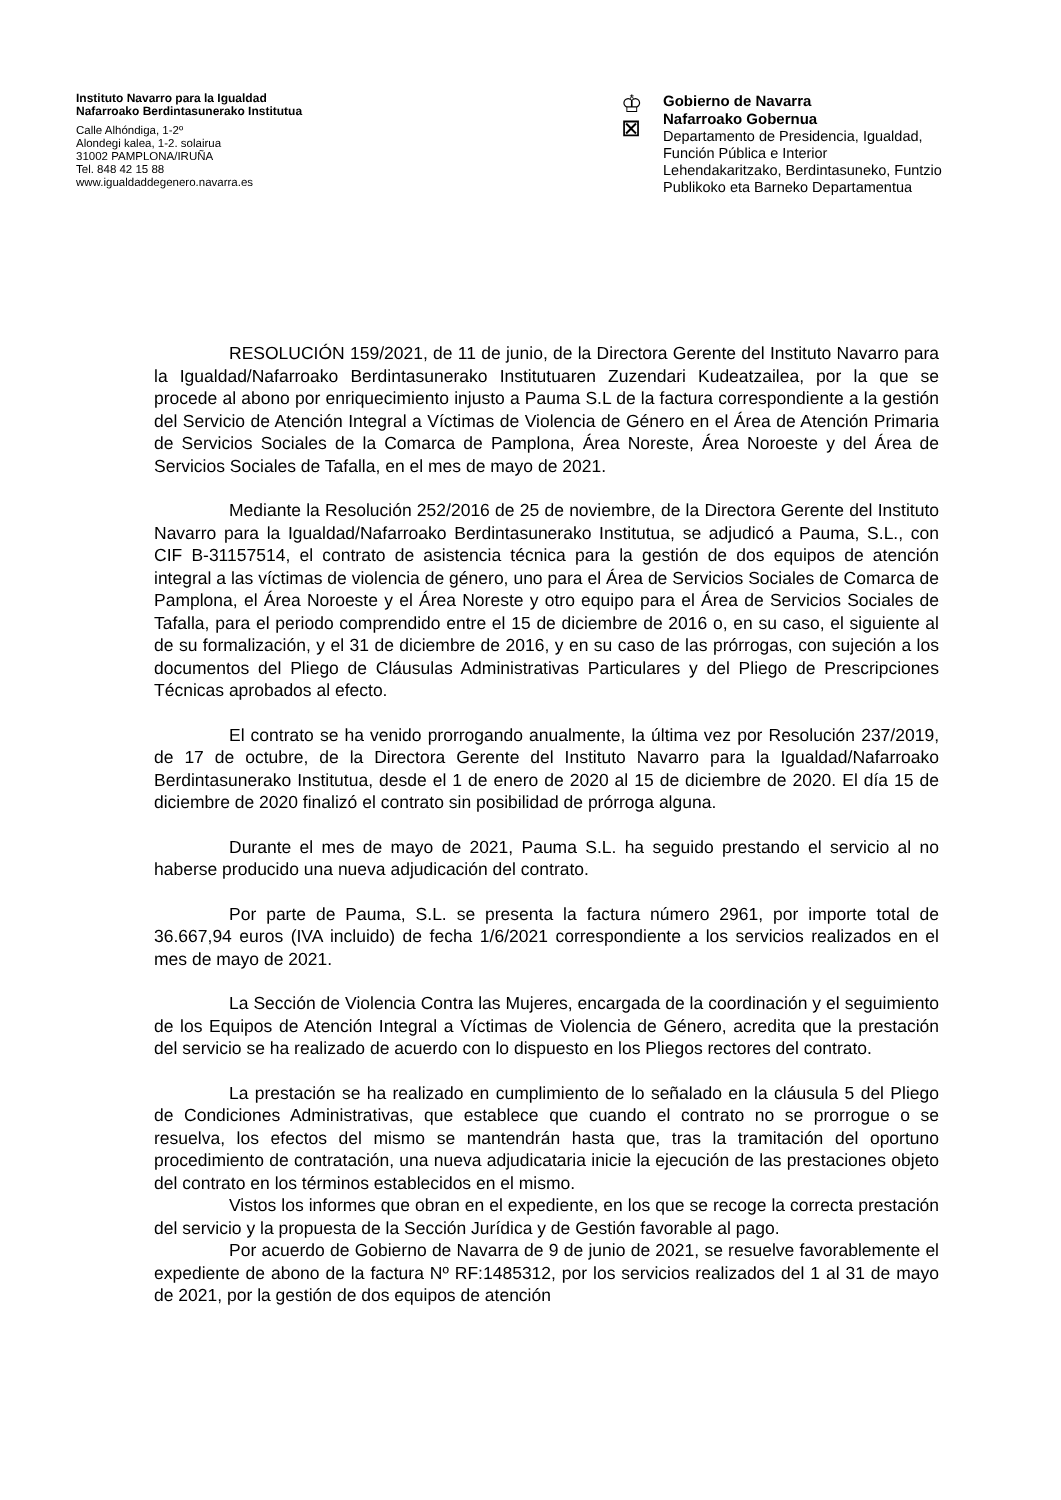Instituto Navarro para la Igualdad
Nafarroako Berdintasunerako Institutua
Calle Alhóndiga, 1-2º
Alondegi kalea, 1-2. solairua
31002 PAMPLONA/IRUÑA
Tel. 848 42 15 88
www.igualdaddegenero.navarra.es
♔
⊠
Gobierno de Navarra
Nafarroako Gobernua
Departamento de Presidencia, Igualdad,
Función Pública e Interior
Lehendakaritzako, Berdintasuneko, Funtzio
Publikoko eta Barneko Departamentua
RESOLUCIÓN 159/2021, de 11 de junio, de la Directora Gerente del Instituto Navarro para la Igualdad/Nafarroako Berdintasunerako Institutuaren Zuzendari Kudeatzailea, por la que se procede al abono por enriquecimiento injusto a Pauma S.L de la factura correspondiente a la gestión del Servicio de Atención Integral a Víctimas de Violencia de Género en el Área de Atención Primaria de Servicios Sociales de la Comarca de Pamplona, Área Noreste, Área Noroeste y del Área de Servicios Sociales de Tafalla, en el mes de mayo de 2021.
Mediante la Resolución 252/2016 de 25 de noviembre, de la Directora Gerente del Instituto Navarro para la Igualdad/Nafarroako Berdintasunerako Institutua, se adjudicó a Pauma, S.L., con CIF B-31157514, el contrato de asistencia técnica para la gestión de dos equipos de atención integral a las víctimas de violencia de género, uno para el Área de Servicios Sociales de Comarca de Pamplona, el Área Noroeste y el Área Noreste y otro equipo para el Área de Servicios Sociales de Tafalla, para el periodo comprendido entre el 15 de diciembre de 2016 o, en su caso, el siguiente al de su formalización, y el 31 de diciembre de 2016, y en su caso de las prórrogas, con sujeción a los documentos del Pliego de Cláusulas Administrativas Particulares y del Pliego de Prescripciones Técnicas aprobados al efecto.
El contrato se ha venido prorrogando anualmente, la última vez por Resolución 237/2019, de 17 de octubre, de la Directora Gerente del Instituto Navarro para la Igualdad/Nafarroako Berdintasunerako Institutua, desde el 1 de enero de 2020 al 15 de diciembre de 2020. El día 15 de diciembre de 2020 finalizó el contrato sin posibilidad de prórroga alguna.
Durante el mes de mayo de 2021, Pauma S.L. ha seguido prestando el servicio al no haberse producido una nueva adjudicación del contrato.
Por parte de Pauma, S.L. se presenta la factura número 2961, por importe total de 36.667,94 euros (IVA incluido) de fecha 1/6/2021 correspondiente a los servicios realizados en el mes de mayo de 2021.
La Sección de Violencia Contra las Mujeres, encargada de la coordinación y el seguimiento de los Equipos de Atención Integral a Víctimas de Violencia de Género, acredita que la prestación del servicio se ha realizado de acuerdo con lo dispuesto en los Pliegos rectores del contrato.
La prestación se ha realizado en cumplimiento de lo señalado en la cláusula 5 del Pliego de Condiciones Administrativas, que establece que cuando el contrato no se prorrogue o se resuelva, los efectos del mismo se mantendrán hasta que, tras la tramitación del oportuno procedimiento de contratación, una nueva adjudicataria inicie la ejecución de las prestaciones objeto del contrato en los términos establecidos en el mismo.
Vistos los informes que obran en el expediente, en los que se recoge la correcta prestación del servicio y la propuesta de la Sección Jurídica y de Gestión favorable al pago.
Por acuerdo de Gobierno de Navarra de 9 de junio de 2021, se resuelve favorablemente el expediente de abono de la factura Nº RF:1485312, por los servicios realizados del 1 al 31 de mayo de 2021, por la gestión de dos equipos de atención